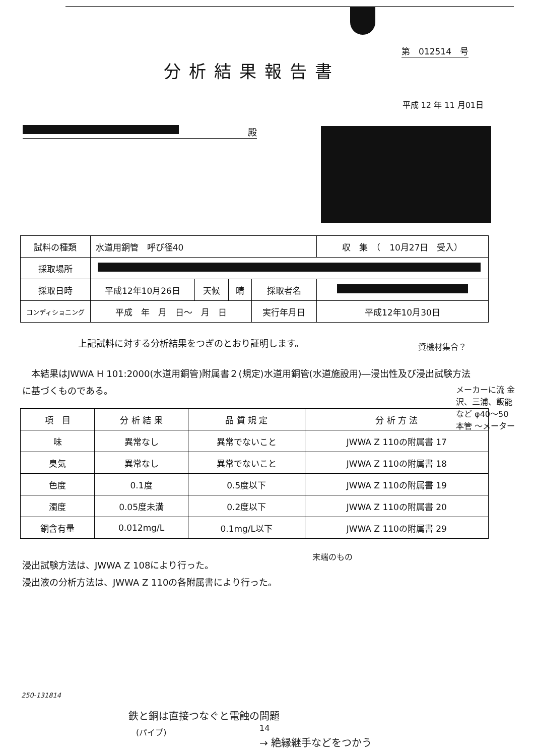第　012514　号
分析結果報告書
平成 12 年 11 月01日
殿
| 試料の種類 | 水道用銅管 呼び径40 | | | | 収 集 （ 10月27日 受入） |
| 採取場所 | | | | | |
| 採取日時 | 平成12年10月26日 | 天候 | 晴 | 採取者名 | |
| コンディショニング | 平成 年 月 日～ 月 日 | | | 実行年月日 | 平成12年10月30日 |
上記試料に対する分析結果をつぎのとおり証明します。
資機材集合？
　本結果はJWWA H 101:2000(水道用銅管)附属書２(規定)水道用銅管(水道施設用)―浸出性及び浸出試験方法に基づくものである。
メーカーに流 金沢、三浦、飯能 など φ40～50 本管 ～メーター
| 項 目 | 分 析 結 果 | 品 質 規 定 | 分 析 方 法 |
| --- | --- | --- | --- |
| 味 | 異常なし | 異常でないこと | JWWA Z 110の附属書 17 |
| 臭気 | 異常なし | 異常でないこと | JWWA Z 110の附属書 18 |
| 色度 | 0.1度 | 0.5度以下 | JWWA Z 110の附属書 19 |
| 濁度 | 0.05度未満 | 0.2度以下 | JWWA Z 110の附属書 20 |
| 銅含有量 | 0.012mg/L | 0.1mg/L以下 | JWWA Z 110の附属書 29 |
末端のもの
浸出試験方法は、JWWA Z 108により行った。
浸出液の分析方法は、JWWA Z 110の各附属書により行った。
250-131814
鉄と銅は直接つなぐと電蝕の問題
(パイプ) 14
→ 絶縁継手などをつかう